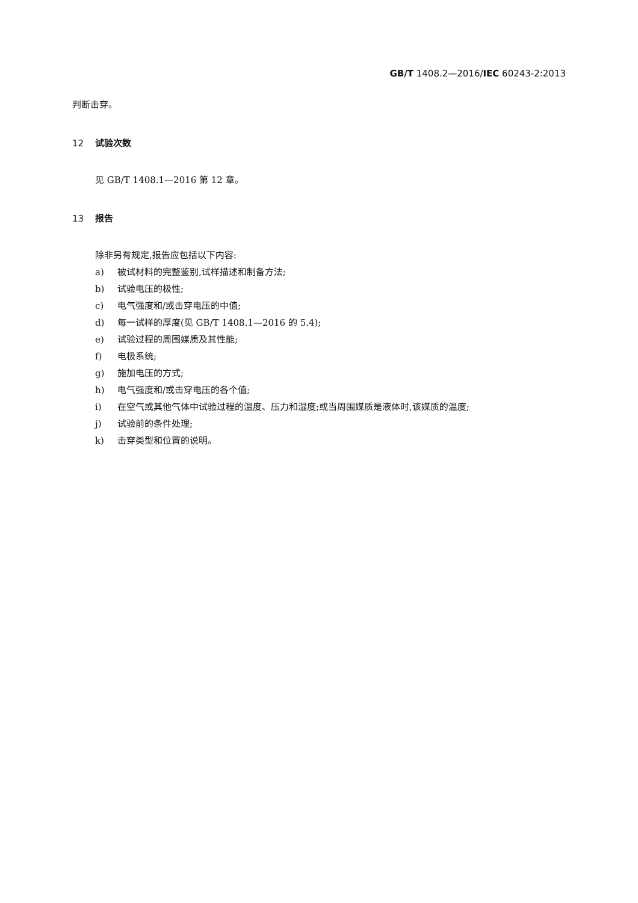GB/T 1408.2—2016/IEC 60243-2:2013
判断击穿。
12 试验次数
见 GB/T 1408.1—2016 第 12 章。
13 报告
除非另有规定,报告应包括以下内容:
a) 被试材料的完整鉴别,试样描述和制备方法;
b) 试验电压的极性;
c) 电气强度和/或击穿电压的中值;
d) 每一试样的厚度(见 GB/T 1408.1—2016 的 5.4);
e) 试验过程的周围媒质及其性能;
f) 电极系统;
g) 施加电压的方式;
h) 电气强度和/或击穿电压的各个值;
i) 在空气或其他气体中试验过程的温度、压力和湿度;或当周围媒质是液体时,该媒质的温度;
j) 试验前的条件处理;
k) 击穿类型和位置的说明。